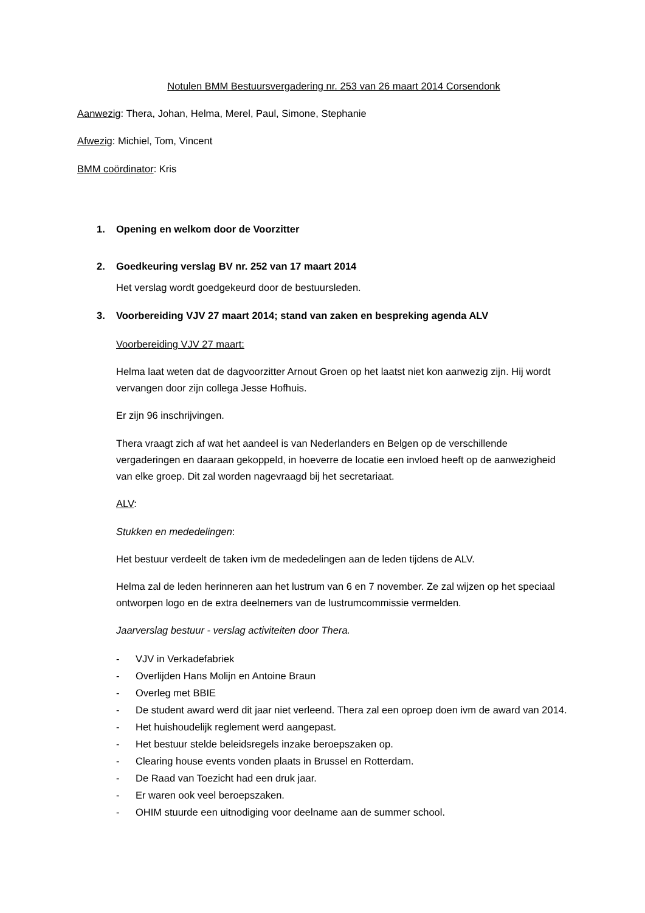Notulen BMM Bestuursvergadering nr. 253 van 26 maart 2014 Corsendonk
Aanwezig: Thera, Johan, Helma, Merel, Paul, Simone, Stephanie
Afwezig: Michiel, Tom, Vincent
BMM coördinator: Kris
1. Opening en welkom door de Voorzitter
2. Goedkeuring verslag BV nr. 252 van 17 maart 2014
Het verslag wordt goedgekeurd door de bestuursleden.
3. Voorbereiding VJV 27 maart 2014; stand van zaken en bespreking agenda ALV
Voorbereiding VJV 27 maart:
Helma laat weten dat de dagvoorzitter Arnout Groen op het laatst niet kon aanwezig zijn. Hij wordt vervangen door zijn collega Jesse Hofhuis.
Er zijn 96 inschrijvingen.
Thera vraagt zich af wat het aandeel is van Nederlanders en Belgen op de verschillende vergaderingen en daaraan gekoppeld, in hoeverre de locatie een invloed heeft op de aanwezigheid van elke groep. Dit zal worden nagevraagd bij het secretariaat.
ALV:
Stukken en mededelingen:
Het bestuur verdeelt de taken ivm de mededelingen aan de leden tijdens de ALV.
Helma zal de leden herinneren aan het lustrum van 6 en 7 november. Ze zal wijzen op het speciaal ontworpen logo en de extra deelnemers van de lustrumcommissie vermelden.
Jaarverslag bestuur - verslag activiteiten door Thera.
- VJV in Verkadefabriek
- Overlijden Hans Molijn en Antoine Braun
- Overleg met BBIE
- De student award werd dit jaar niet verleend. Thera zal een oproep doen ivm de award van 2014.
- Het huishoudelijk reglement werd aangepast.
- Het bestuur stelde beleidsregels inzake beroepszaken op.
- Clearing house events vonden plaats in Brussel en Rotterdam.
- De Raad van Toezicht had een druk jaar.
- Er waren ook veel beroepszaken.
- OHIM stuurde een uitnodiging voor deelname aan de summer school.